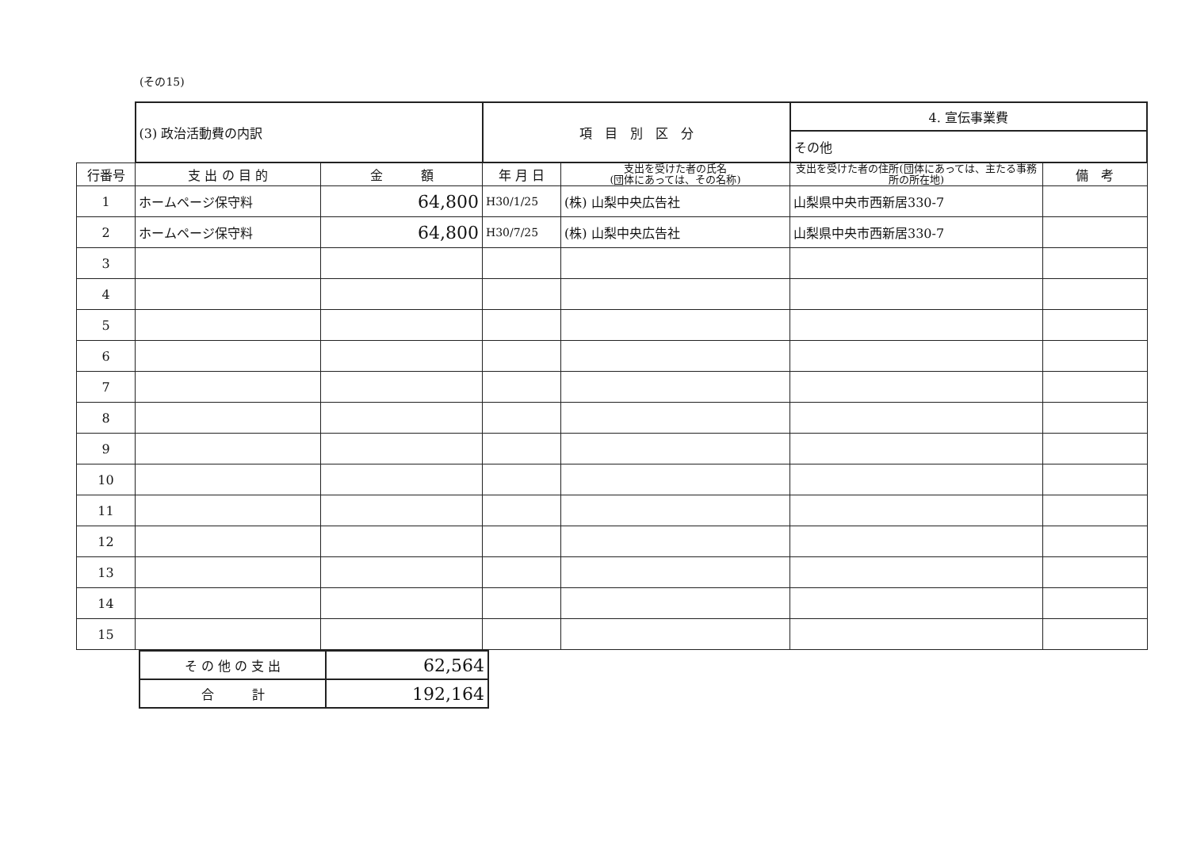(その15)
| | (3) 政治活動費の内訳 | | 項 目 別 区 分 | | 4. 宣伝事業費 | |
| | | | | | その他 | |
| 行番号 | 支 出 の 目 的 | 金 額 | 年 月 日 | 支出を受けた者の氏名 (団体にあっては、その名称) | 支出を受けた者の住所(団体にあっては、主たる事務所の所在地) | 備 考 |
| 1 | ホームページ保守料 | 64,800 | H30/1/25 | (株) 山梨中央広告社 | 山梨県中央市西新居330-7 | |
| 2 | ホームページ保守料 | 64,800 | H30/7/25 | (株) 山梨中央広告社 | 山梨県中央市西新居330-7 | |
| 3 | | | | | | |
| 4 | | | | | | |
| 5 | | | | | | |
| 6 | | | | | | |
| 7 | | | | | | |
| 8 | | | | | | |
| 9 | | | | | | |
| 10 | | | | | | |
| 11 | | | | | | |
| 12 | | | | | | |
| 13 | | | | | | |
| 14 | | | | | | |
| 15 | | | | | | |
| そ の 他 の 支 出 | 62,564 |
| 合 計 | 192,164 |